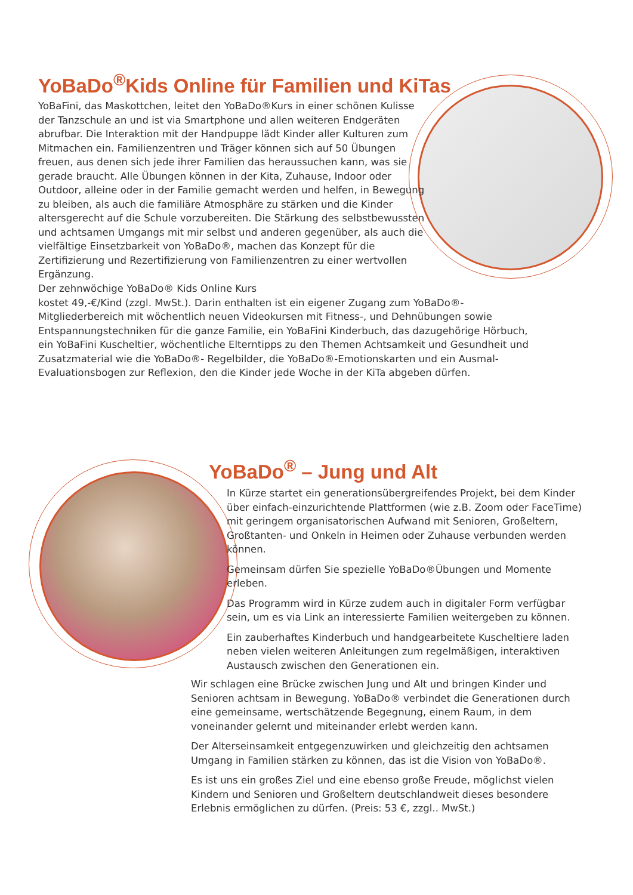YoBaDo<sup>®</sup>Kids Online für Familien und KiTas
YoBaFini, das Maskottchen, leitet den YoBaDo®Kurs in einer schönen Kulisse der Tanzschule an und ist via Smartphone und allen weiteren Endgeräten abrufbar. Die Interaktion mit der Handpuppe lädt Kinder aller Kulturen zum Mitmachen ein. Familienzentren und Träger können sich auf 50 Übungen freuen, aus denen sich jede ihrer Familien das heraussuchen kann, was sie gerade braucht. Alle Übungen können in der Kita, Zuhause, Indoor oder Outdoor, alleine oder in der Familie gemacht werden und helfen, in Bewegung zu bleiben, als auch die familiäre Atmosphäre zu stärken und die Kinder altersgerecht auf die Schule vorzubereiten. Die Stärkung des selbstbewussten und achtsamen Umgangs mit mir selbst und anderen gegenüber, als auch die vielfältige Einsetzbarkeit von YoBaDo®, machen das Konzept für die Zertifizierung und Rezertifizierung von Familienzentren zu einer wertvollen Ergänzung.
Der zehnwöchige YoBaDo® Kids Online Kurs
kostet 49,-€/Kind (zzgl. MwSt.). Darin enthalten ist ein eigener Zugang zum YoBaDo®-Mitgliederbereich mit wöchentlich neuen Videokursen mit Fitness-, und Dehnübungen sowie Entspannungstechniken für die ganze Familie, ein YoBaFini Kinderbuch, das dazugehörige Hörbuch, ein YoBaFini Kuscheltier, wöchentliche Elterntipps zu den Themen Achtsamkeit und Gesundheit und Zusatzmaterial wie die YoBaDo®- Regelbilder, die YoBaDo®-Emotionskarten und ein Ausmal-Evaluationsbogen zur Reflexion, den die Kinder jede Woche in der KiTa abgeben dürfen.
YoBaDo<sup>®</sup> – Jung und Alt
In Kürze startet ein generationsübergreifendes Projekt, bei dem Kinder über einfach-einzurichtende Plattformen (wie z.B. Zoom oder FaceTime) mit geringem organisatorischen Aufwand mit Senioren, Großeltern, Großtanten- und Onkeln in Heimen oder Zuhause verbunden werden können.
Gemeinsam dürfen Sie spezielle YoBaDo®Übungen und Momente erleben.
Das Programm wird in Kürze zudem auch in digitaler Form verfügbar sein, um es via Link an interessierte Familien weitergeben zu können.
Ein zauberhaftes Kinderbuch und handgearbeitete Kuscheltiere laden neben vielen weiteren Anleitungen zum regelmäßigen, interaktiven Austausch zwischen den Generationen ein.
Wir schlagen eine Brücke zwischen Jung und Alt und bringen Kinder und Senioren achtsam in Bewegung. YoBaDo® verbindet die Generationen durch eine gemeinsame, wertschätzende Begegnung, einem Raum, in dem voneinander gelernt und miteinander erlebt werden kann.
Der Alterseinsamkeit entgegenzuwirken und gleichzeitig den achtsamen Umgang in Familien stärken zu können, das ist die Vision von YoBaDo®.
Es ist uns ein großes Ziel und eine ebenso große Freude, möglichst vielen Kindern und Senioren und Großeltern deutschlandweit dieses besondere Erlebnis ermöglichen zu dürfen. (Preis: 53 €, zzgl.. MwSt.)